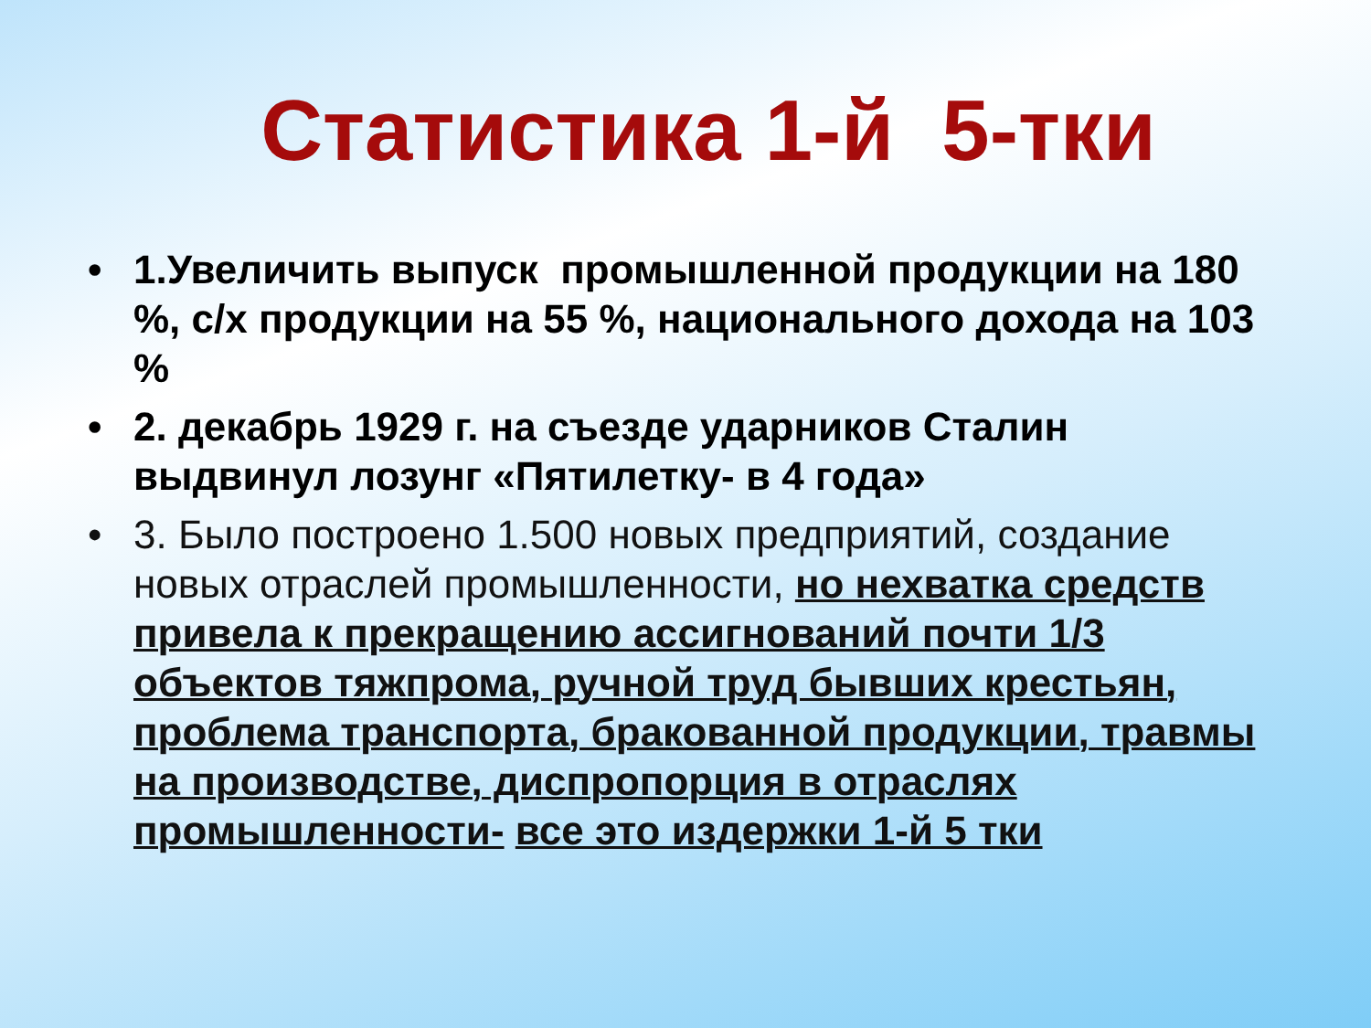Статистика 1-й 5-тки
• 1.Увеличить выпуск промышленной продукции на 180 %, с/х продукции на 55 %, национального дохода на 103 %
• 2. декабрь 1929 г. на съезде ударников Сталин выдвинул лозунг «Пятилетку- в 4 года»
• 3. Было построено 1.500 новых предприятий, создание новых отраслей промышленности, но нехватка средств привела к прекращению ассигнований почти 1/3 объектов тяжпрома, ручной труд бывших крестьян, проблема транспорта, бракованной продукции, травмы на производстве, диспропорция в отраслях промышленности- все это издержки 1-й 5 тки